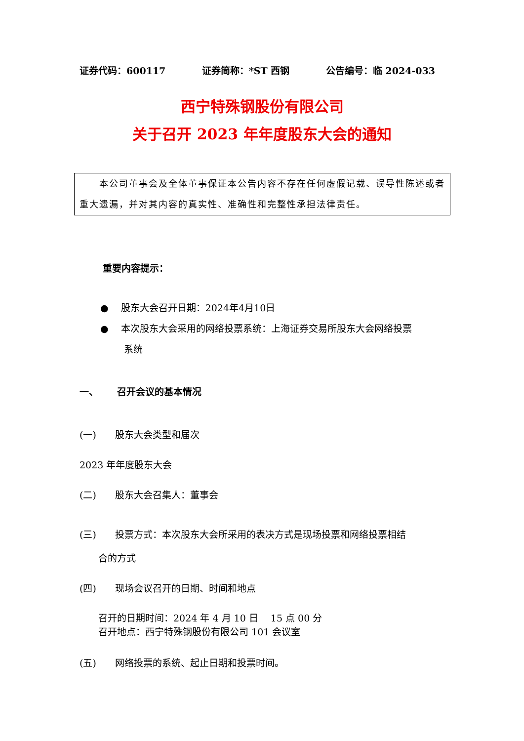证券代码：600117 证券简称：*ST 西钢 公告编号：临 2024-033
西宁特殊钢股份有限公司
关于召开 2023 年年度股东大会的通知
  本公司董事会及全体董事保证本公告内容不存在任何虚假记载、误导性陈述或者重大遗漏，并对其内容的真实性、准确性和完整性承担法律责任。
重要内容提示：
●  股东大会召开日期：2024年4月10日
●  本次股东大会采用的网络投票系统：上海证券交易所股东大会网络投票
   系统
一、  召开会议的基本情况
(一)  股东大会类型和届次
2023 年年度股东大会
(二)  股东大会召集人：董事会
(三)  投票方式：本次股东大会所采用的表决方式是现场投票和网络投票相结
  合的方式
(四)  现场会议召开的日期、时间和地点
召开的日期时间：2024 年 4 月 10 日  15 点 00 分
召开地点：西宁特殊钢股份有限公司 101 会议室
(五)  网络投票的系统、起止日期和投票时间。